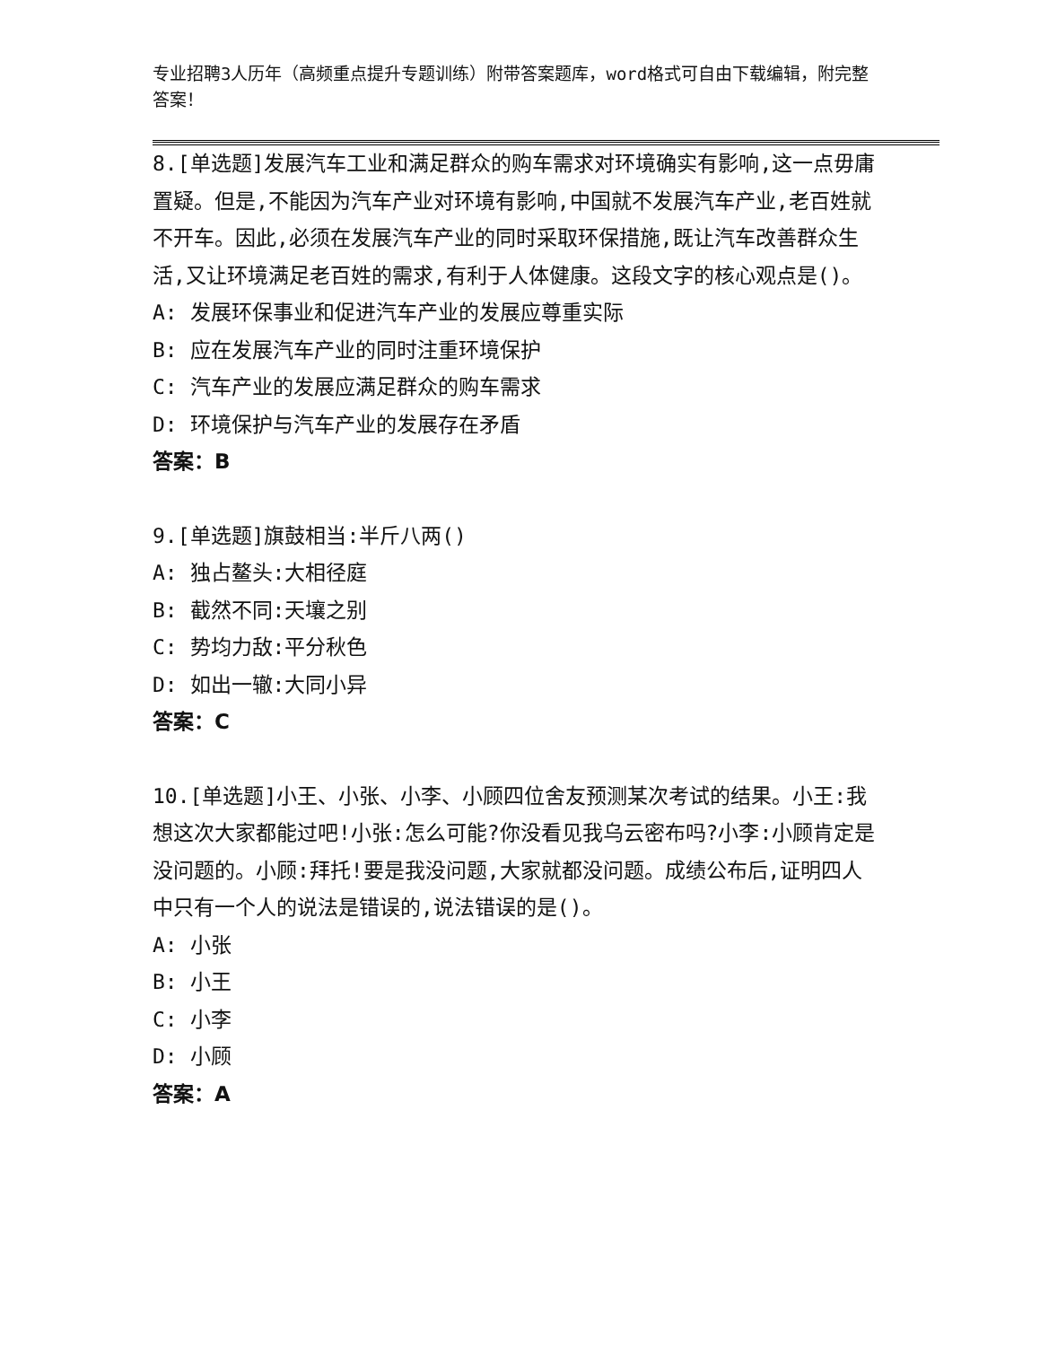专业招聘3人历年（高频重点提升专题训练）附带答案题库，word格式可自由下载编辑，附完整答案！
8.[单选题]发展汽车工业和满足群众的购车需求对环境确实有影响,这一点毋庸置疑。但是,不能因为汽车产业对环境有影响,中国就不发展汽车产业,老百姓就不开车。因此,必须在发展汽车产业的同时采取环保措施,既让汽车改善群众生活,又让环境满足老百姓的需求,有利于人体健康。这段文字的核心观点是()。
A: 发展环保事业和促进汽车产业的发展应尊重实际
B: 应在发展汽车产业的同时注重环境保护
C: 汽车产业的发展应满足群众的购车需求
D: 环境保护与汽车产业的发展存在矛盾
答案：B
9.[单选题]旗鼓相当:半斤八两()
A: 独占鳌头:大相径庭
B: 截然不同:天壤之别
C: 势均力敌:平分秋色
D: 如出一辙:大同小异
答案：C
10.[单选题]小王、小张、小李、小顾四位舍友预测某次考试的结果。小王:我想这次大家都能过吧!小张:怎么可能?你没看见我乌云密布吗?小李:小顾肯定是没问题的。小顾:拜托!要是我没问题,大家就都没问题。成绩公布后,证明四人中只有一个人的说法是错误的,说法错误的是()。
A: 小张
B: 小王
C: 小李
D: 小顾
答案：A